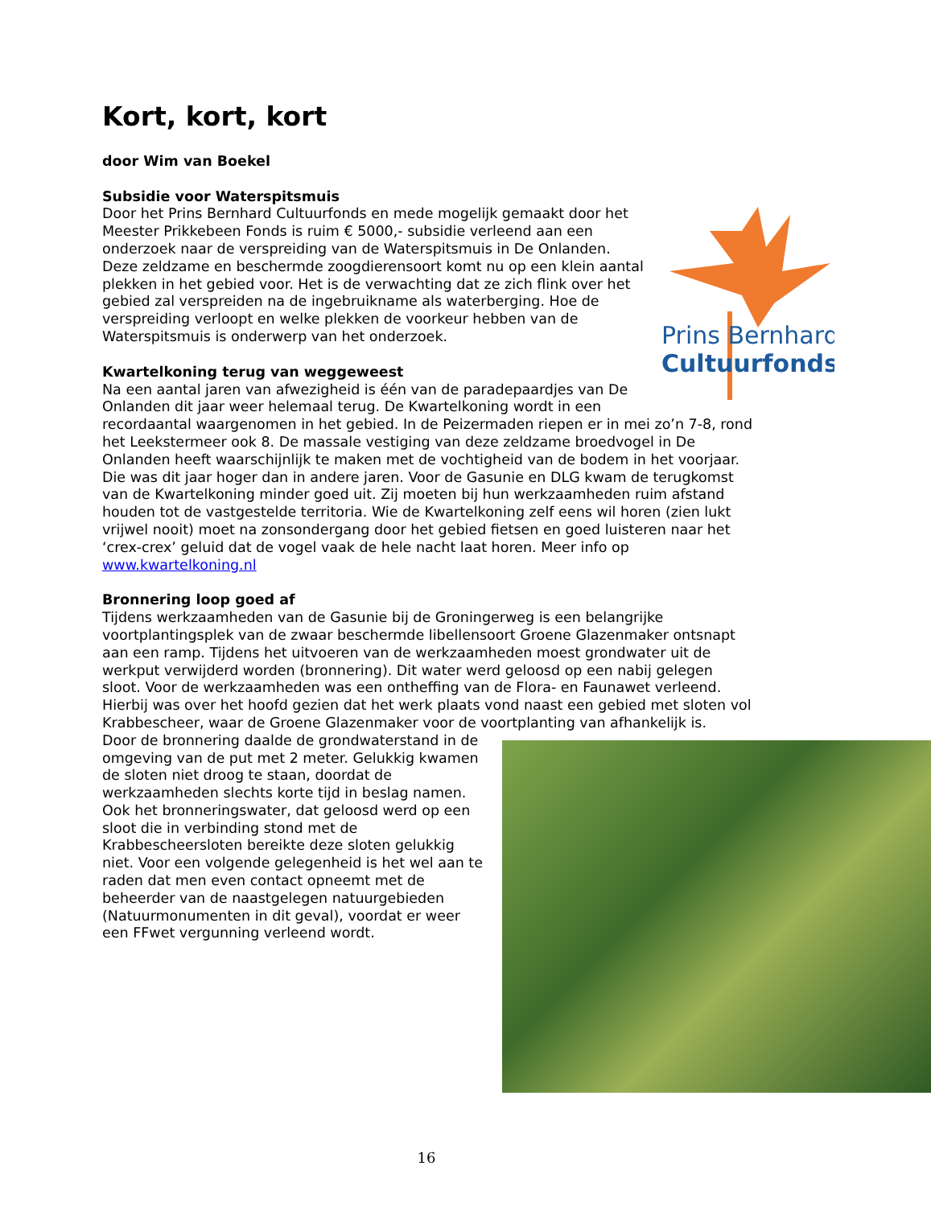Kort, kort, kort
door Wim van Boekel
Subsidie voor Waterspitsmuis
Prins Bernhard
Cultuurfonds
Door het Prins Bernhard Cultuurfonds en mede mogelijk gemaakt door het Meester Prikkebeen Fonds is ruim € 5000,- subsidie verleend aan een onderzoek naar de verspreiding van de Waterspitsmuis in De Onlanden. Deze zeldzame en beschermde zoogdierensoort komt nu op een klein aantal plekken in het gebied voor. Het is de verwachting dat ze zich flink over het gebied zal verspreiden na de ingebruikname als waterberging. Hoe de verspreiding verloopt en welke plekken de voorkeur hebben van de Waterspitsmuis is onderwerp van het onderzoek.
Kwartelkoning terug van weggeweest
Na een aantal jaren van afwezigheid is één van de paradepaardjes van De Onlanden dit jaar weer helemaal terug. De Kwartelkoning wordt in een recordaantal waargenomen in het gebied. In de Peizermaden riepen er in mei zo’n 7-8, rond het Leekstermeer ook 8. De massale vestiging van deze zeldzame broedvogel in De Onlanden heeft waarschijnlijk te maken met de vochtigheid van de bodem in het voorjaar. Die was dit jaar hoger dan in andere jaren. Voor de Gasunie en DLG kwam de terugkomst van de Kwartelkoning minder goed uit. Zij moeten bij hun werkzaamheden ruim afstand houden tot de vastgestelde territoria. Wie de Kwartelkoning zelf eens wil horen (zien lukt vrijwel nooit) moet na zonsondergang door het gebied fietsen en goed luisteren naar het ‘crex-crex’ geluid dat de vogel vaak de hele nacht laat horen. Meer info op www.kwartelkoning.nl
Bronnering loop goed af
Tijdens werkzaamheden van de Gasunie bij de Groningerweg is een belangrijke voortplantingsplek van de zwaar beschermde libellensoort Groene Glazenmaker ontsnapt aan een ramp. Tijdens het uitvoeren van de werkzaamheden moest grondwater uit de werkput verwijderd worden (bronnering). Dit water werd geloosd op een nabij gelegen sloot. Voor de werkzaamheden was een ontheffing van de Flora- en Faunawet verleend. Hierbij was over het hoofd gezien dat het werk plaats vond naast een gebied met sloten vol Krabbescheer, waar de Groene Glazenmaker voor de voortplanting van afhankelijk is.
Door de bronnering daalde de grondwaterstand in de omgeving van de put met 2 meter. Gelukkig kwamen de sloten niet droog te staan, doordat de werkzaamheden slechts korte tijd in beslag namen. Ook het bronneringswater, dat geloosd werd op een sloot die in verbinding stond met de Krabbescheersloten bereikte deze sloten gelukkig niet. Voor een volgende gelegenheid is het wel aan te raden dat men even contact opneemt met de beheerder van de naastgelegen natuurgebieden (Natuurmonumenten in dit geval), voordat er weer een FFwet vergunning verleend wordt.
16